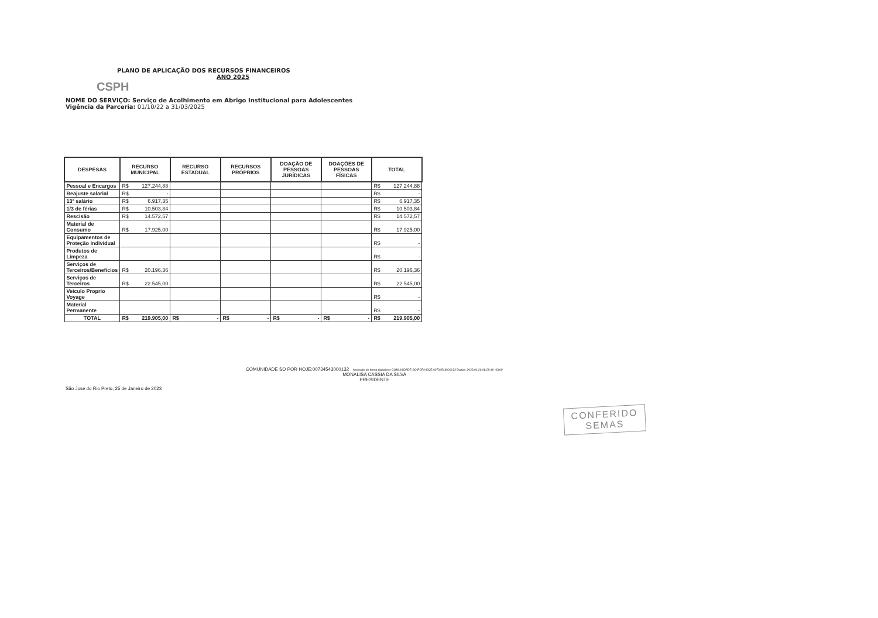PLANO DE APLICAÇÃO DOS RECURSOS FINANCEIROS
ANO 2025
CSPH
NOME DO SERVIÇO: Serviço de Acolhimento em Abrigo Institucional para Adolescentes
Vigência da Parceria: 01/10/22 a 31/03/2025
| DESPESAS | RECURSO MUNICIPAL | RECURSO ESTADUAL | RECURSOS PRÓPRIOS | DOAÇÃO DE PESSOAS JURÍDICAS | DOAÇÕES DE PESSOAS FÍSICAS | TOTAL |
| --- | --- | --- | --- | --- | --- | --- |
| Pessoal e Encargos | R$ 127.244,88 | | | | | R$ 127.244,88 |
| Reajuste salarial | R$ - | | | | | R$ - |
| 13º salário | R$ 6.917,35 | | | | | R$ 6.917,35 |
| 1/3 de férias | R$ 10.503,84 | | | | | R$ 10.503,84 |
| Rescisão | R$ 14.572,57 | | | | | R$ 14.572,57 |
| Material de Consumo | R$ 17.925,00 | | | | | R$ 17.925,00 |
| Equipamentos de Proteção Individual | | | | | | R$ - |
| Produtos de Limpeza | | | | | | R$ - |
| Serviços de Terceiros/Benefícios | R$ 20.196,36 | | | | | R$ 20.196,36 |
| Serviços de Terceiros | R$ 22.545,00 | | | | | R$ 22.545,00 |
| Veiculo Proprio Voyage | | | | | | R$ - |
| Material Permanente | | | | | | R$ - |
| TOTAL | R$ 219.905,00 | R$ - | R$ - | R$ - | R$ - | R$ 219.905,00 |
COMUNIDADE SO POR HOJE:00734543000132 Assinado de forma digital por COMUNIDADE SO POR HOJE:00734543000132 Dados: 2023.01.26 08:29:40 -03'00'
MONALISA CASSIA DA SILVA
PRESIDENTE
São Jose do Rio Preto, 25 de Janeiro de 2023
CONFERIDO
SEMAS